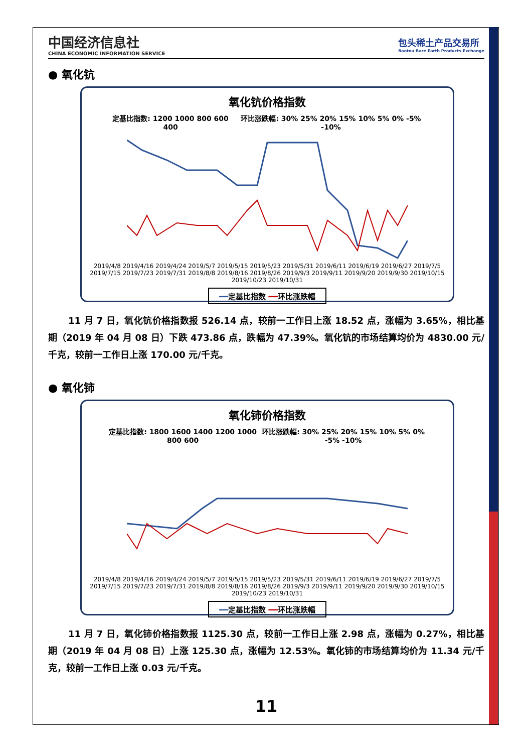中国经济信息社
CHINA ECONOMIC INFORMATION SERVICE
包头稀土产品交易所
Baotou Rare Earth Products Exchange
● 氧化钪
氧化钪价格指数
定基比指数: 1200 1000 800 600 400 环比涨跌幅: 30% 25% 20% 15% 10% 5% 0% -5% -10%
2019/4/8 2019/4/16 2019/4/24 2019/5/7 2019/5/15 2019/5/23 2019/5/31 2019/6/11 2019/6/19 2019/6/27 2019/7/5 2019/7/15 2019/7/23 2019/7/31 2019/8/8 2019/8/16 2019/8/26 2019/9/3 2019/9/11 2019/9/20 2019/9/30 2019/10/15 2019/10/23 2019/10/31
━━定基比指数 ━━环比涨跌幅
11 月 7 日，氧化钪价格指数报 526.14 点，较前一工作日上涨 18.52 点，涨幅为 3.65%，相比基期（2019 年 04 月 08 日）下跌 473.86 点，跌幅为 47.39%。氧化钪的市场结算均价为 4830.00 元/千克，较前一工作日上涨 170.00 元/千克。
● 氧化铈
氧化铈价格指数
定基比指数: 1800 1600 1400 1200 1000 800 600 环比涨跌幅: 30% 25% 20% 15% 10% 5% 0% -5% -10%
2019/4/8 2019/4/16 2019/4/24 2019/5/7 2019/5/15 2019/5/23 2019/5/31 2019/6/11 2019/6/19 2019/6/27 2019/7/5 2019/7/15 2019/7/23 2019/7/31 2019/8/8 2019/8/16 2019/8/26 2019/9/3 2019/9/11 2019/9/20 2019/9/30 2019/10/15 2019/10/23 2019/10/31
━━定基比指数 ━━环比涨跌幅
11 月 7 日，氧化铈价格指数报 1125.30 点，较前一工作日上涨 2.98 点，涨幅为 0.27%，相比基期（2019 年 04 月 08 日）上涨 125.30 点，涨幅为 12.53%。氧化铈的市场结算均价为 11.34 元/千克，较前一工作日上涨 0.03 元/千克。
11